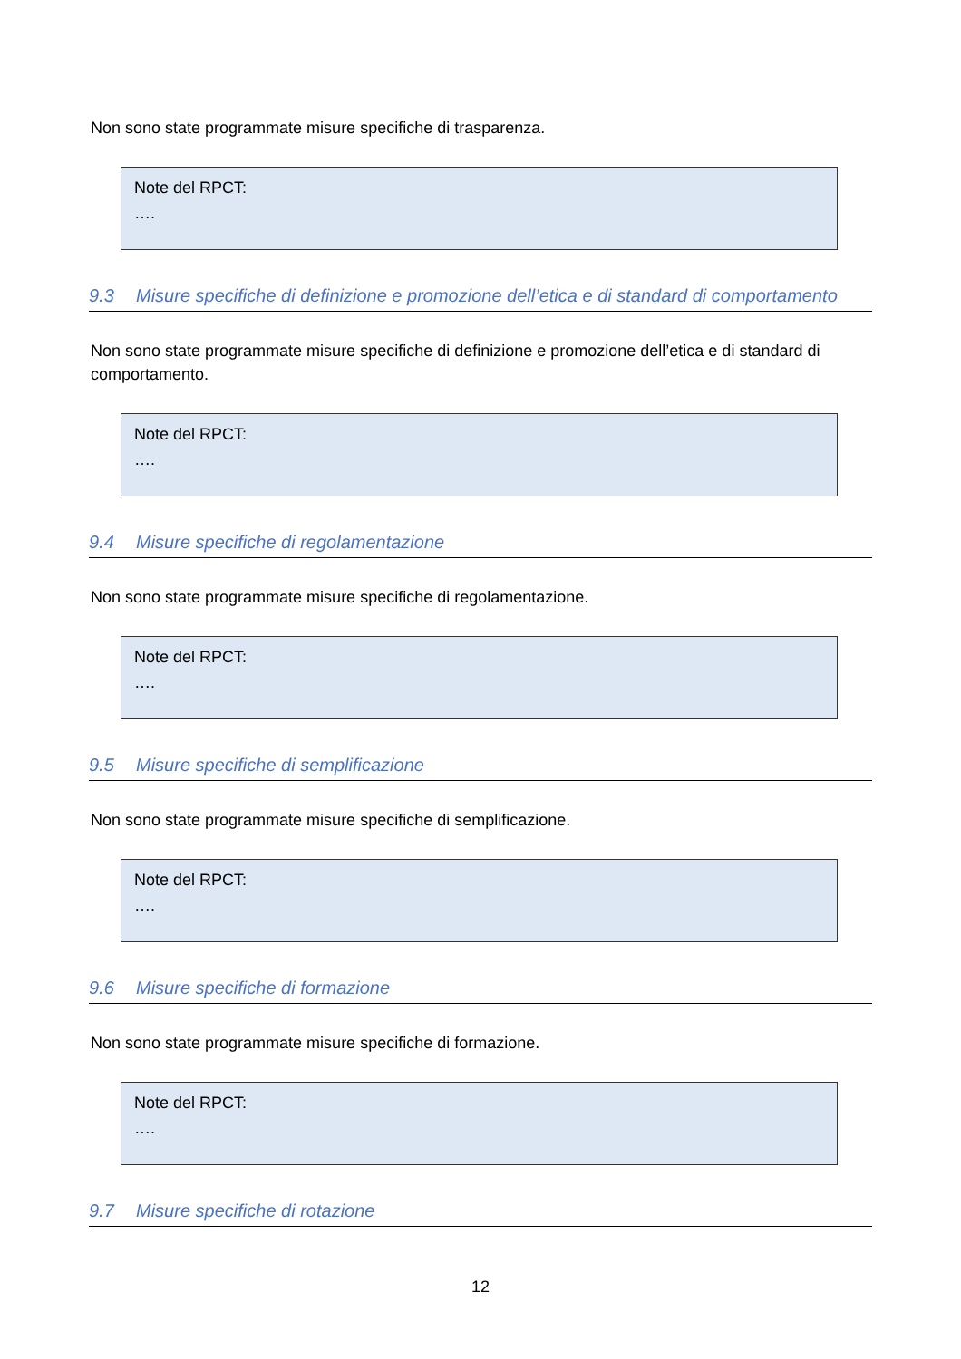Non sono state programmate misure specifiche di trasparenza.
Note del RPCT:
….
9.3 Misure specifiche di definizione e promozione dell’etica e di standard di comportamento
Non sono state programmate misure specifiche di definizione e promozione dell’etica e di standard di comportamento.
Note del RPCT:
….
9.4 Misure specifiche di regolamentazione
Non sono state programmate misure specifiche di regolamentazione.
Note del RPCT:
….
9.5 Misure specifiche di semplificazione
Non sono state programmate misure specifiche di semplificazione.
Note del RPCT:
….
9.6 Misure specifiche di formazione
Non sono state programmate misure specifiche di formazione.
Note del RPCT:
….
9.7 Misure specifiche di rotazione
12